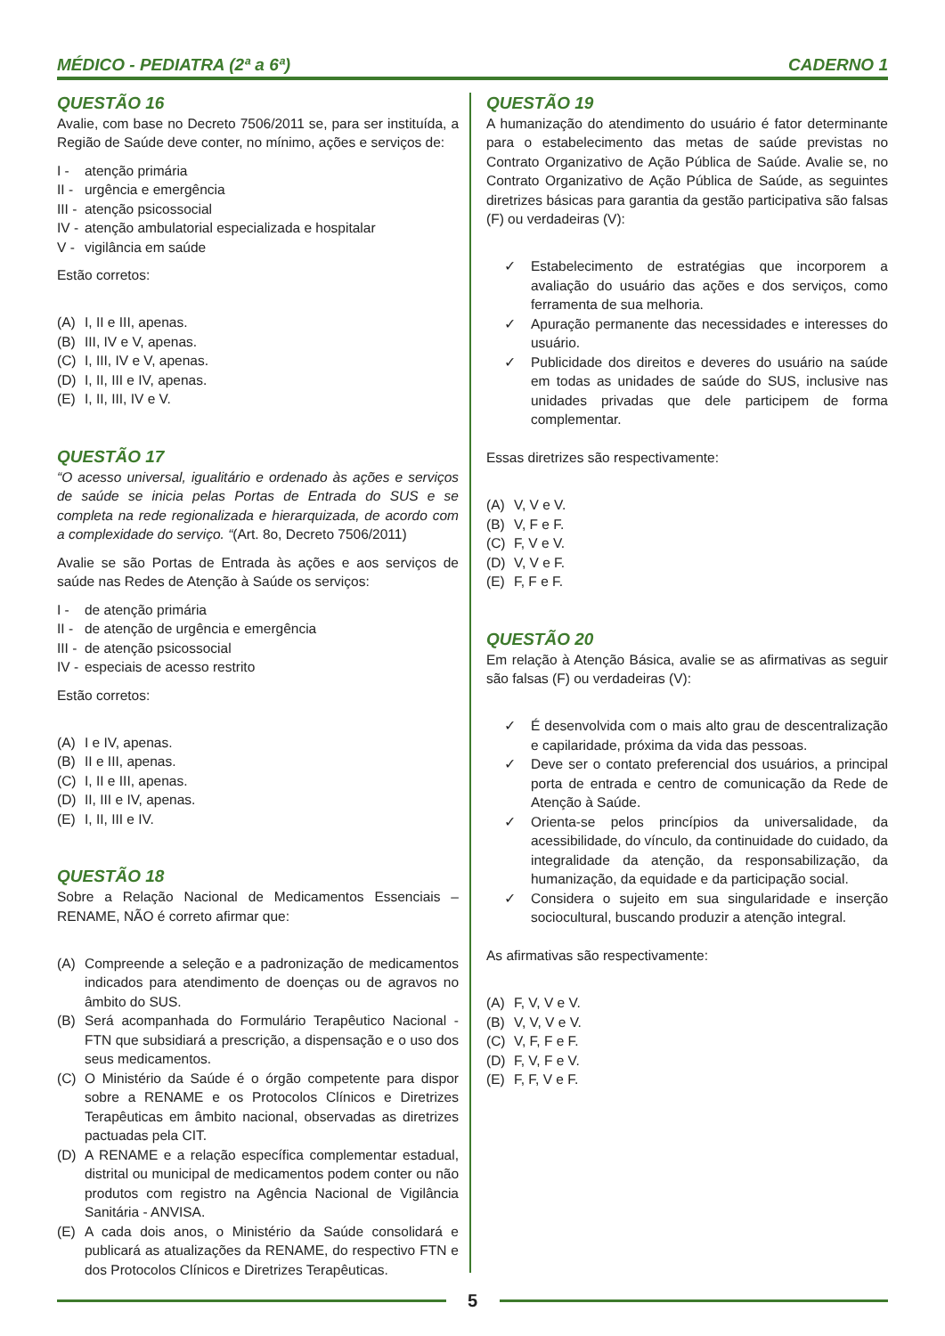MÉDICO - PEDIATRA (2ª a 6ª) CADERNO 1
QUESTÃO 16
Avalie, com base no Decreto 7506/2011 se, para ser instituída, a Região de Saúde deve conter, no mínimo, ações e serviços de:
I - atenção primária
II - urgência e emergência
III - atenção psicossocial
IV - atenção ambulatorial especializada e hospitalar
V - vigilância em saúde
Estão corretos:
(A) I, II e III, apenas.
(B) III, IV e V, apenas.
(C) I, III, IV e V, apenas.
(D) I, II, III e IV, apenas.
(E) I, II, III, IV e V.
QUESTÃO 17
“O acesso universal, igualitário e ordenado às ações e serviços de saúde se inicia pelas Portas de Entrada do SUS e se completa na rede regionalizada e hierarquizada, de acordo com a complexidade do serviço. “(Art. 8o, Decreto 7506/2011)
Avalie se são Portas de Entrada às ações e aos serviços de saúde nas Redes de Atenção à Saúde os serviços:
I - de atenção primária
II - de atenção de urgência e emergência
III - de atenção psicossocial
IV - especiais de acesso restrito
Estão corretos:
(A) I e IV, apenas.
(B) II e III, apenas.
(C) I, II e III, apenas.
(D) II, III e IV, apenas.
(E) I, II, III e IV.
QUESTÃO 18
Sobre a Relação Nacional de Medicamentos Essenciais – RENAME, NÃO é correto afirmar que:
(A) Compreende a seleção e a padronização de medicamentos indicados para atendimento de doenças ou de agravos no âmbito do SUS.
(B) Será acompanhada do Formulário Terapêutico Nacional - FTN que subsidiará a prescrição, a dispensação e o uso dos seus medicamentos.
(C) O Ministério da Saúde é o órgão competente para dispor sobre a RENAME e os Protocolos Clínicos e Diretrizes Terapêuticas em âmbito nacional, observadas as diretrizes pactuadas pela CIT.
(D) A RENAME e a relação específica complementar estadual, distrital ou municipal de medicamentos podem conter ou não produtos com registro na Agência Nacional de Vigilância Sanitária - ANVISA.
(E) A cada dois anos, o Ministério da Saúde consolidará e publicará as atualizações da RENAME, do respectivo FTN e dos Protocolos Clínicos e Diretrizes Terapêuticas.
QUESTÃO 19
A humanização do atendimento do usuário é fator determinante para o estabelecimento das metas de saúde previstas no Contrato Organizativo de Ação Pública de Saúde. Avalie se, no Contrato Organizativo de Ação Pública de Saúde, as seguintes diretrizes básicas para garantia da gestão participativa são falsas (F) ou verdadeiras (V):
✓ Estabelecimento de estratégias que incorporem a avaliação do usuário das ações e dos serviços, como ferramenta de sua melhoria.
✓ Apuração permanente das necessidades e interesses do usuário.
✓ Publicidade dos direitos e deveres do usuário na saúde em todas as unidades de saúde do SUS, inclusive nas unidades privadas que dele participem de forma complementar.
Essas diretrizes são respectivamente:
(A) V, V e V.
(B) V, F e F.
(C) F, V e V.
(D) V, V e F.
(E) F, F e F.
QUESTÃO 20
Em relação à Atenção Básica, avalie se as afirmativas as seguir são falsas (F) ou verdadeiras (V):
✓ É desenvolvida com o mais alto grau de descentralização e capilaridade, próxima da vida das pessoas.
✓ Deve ser o contato preferencial dos usuários, a principal porta de entrada e centro de comunicação da Rede de Atenção à Saúde.
✓ Orienta-se pelos princípios da universalidade, da acessibilidade, do vínculo, da continuidade do cuidado, da integralidade da atenção, da responsabilização, da humanização, da equidade e da participação social.
✓ Considera o sujeito em sua singularidade e inserção sociocultural, buscando produzir a atenção integral.
As afirmativas são respectivamente:
(A) F, V, V e V.
(B) V, V, V e V.
(C) V, F, F e F.
(D) F, V, F e V.
(E) F, F, V e F.
5